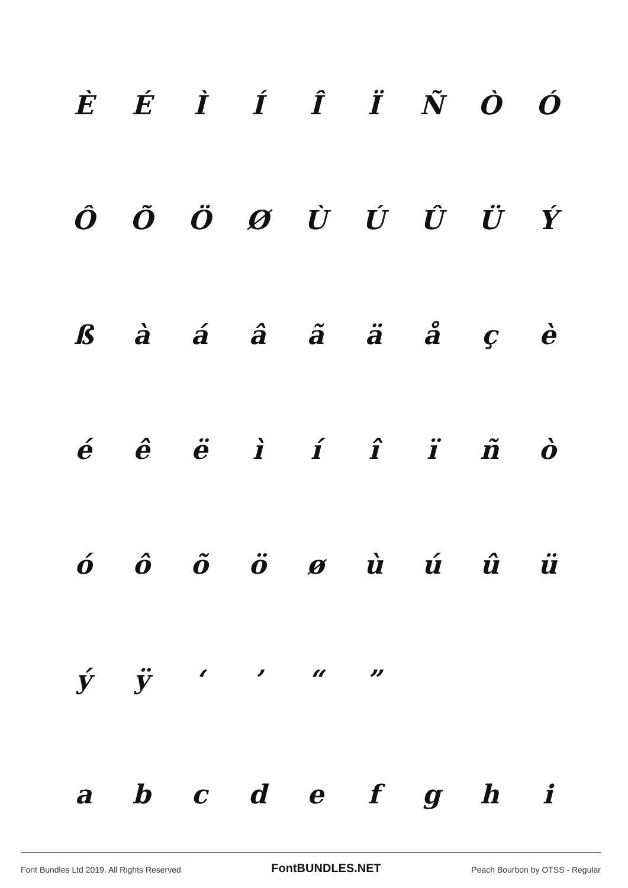| È | É | Ì | Í | Î | Ï | Ñ | Ò | Ó |
| Ô | Õ | Ö | Ø | Ù | Ú | Û | Ü | Ý |
| ß | à | á | â | ã | ä | å | ç | è |
| é | ê | ë | ì | í | î | ï | ñ | ò |
| ó | ô | õ | ö | ø | ù | ú | û | ü |
| ý | ÿ | ‘ | ’ | “ | ” | | | |
| a | b | c | d | e | f | g | h | i |
Font Bundles Ltd 2019. All Rights Reserved FontBUNDLES.NET Peach Bourbon by OTSS - Regular